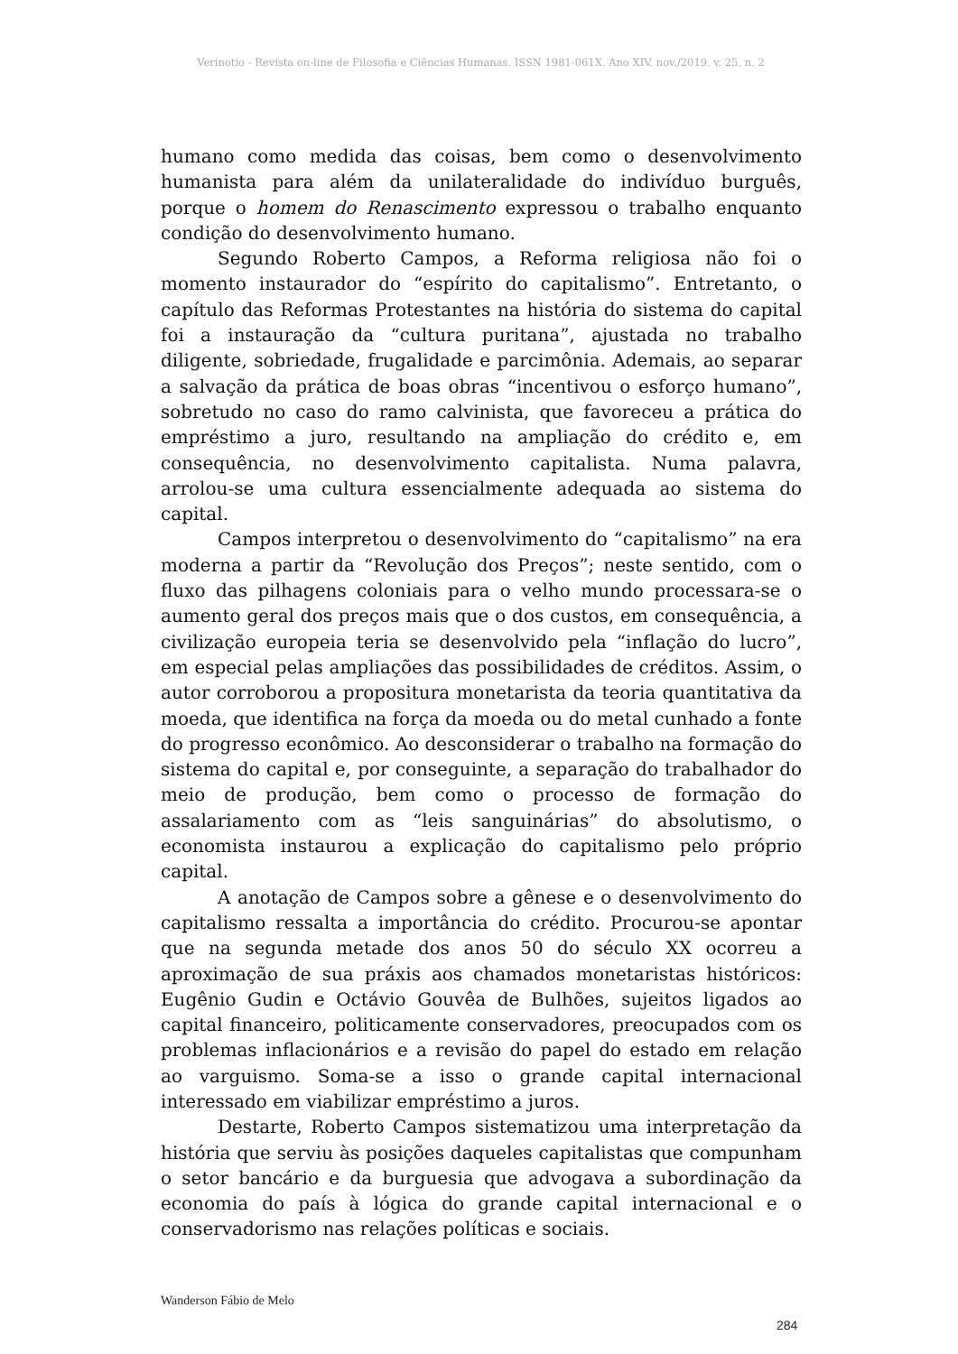Verinotio - Revista on-line de Filosofia e Ciências Humanas. ISSN 1981-061X. Ano XIV. nov./2019. v. 25. n. 2
humano como medida das coisas, bem como o desenvolvimento humanista para além da unilateralidade do indivíduo burguês, porque o homem do Renascimento expressou o trabalho enquanto condição do desenvolvimento humano.
Segundo Roberto Campos, a Reforma religiosa não foi o momento instaurador do “espírito do capitalismo”. Entretanto, o capítulo das Reformas Protestantes na história do sistema do capital foi a instauração da “cultura puritana”, ajustada no trabalho diligente, sobriedade, frugalidade e parcimônia. Ademais, ao separar a salvação da prática de boas obras “incentivou o esforço humano”, sobretudo no caso do ramo calvinista, que favoreceu a prática do empréstimo a juro, resultando na ampliação do crédito e, em consequência, no desenvolvimento capitalista. Numa palavra, arrolou-se uma cultura essencialmente adequada ao sistema do capital.
Campos interpretou o desenvolvimento do “capitalismo” na era moderna a partir da “Revolução dos Preços”; neste sentido, com o fluxo das pilhagens coloniais para o velho mundo processara-se o aumento geral dos preços mais que o dos custos, em consequência, a civilização europeia teria se desenvolvido pela “inflação do lucro”, em especial pelas ampliações das possibilidades de créditos. Assim, o autor corroborou a propositura monetarista da teoria quantitativa da moeda, que identifica na força da moeda ou do metal cunhado a fonte do progresso econômico. Ao desconsiderar o trabalho na formação do sistema do capital e, por conseguinte, a separação do trabalhador do meio de produção, bem como o processo de formação do assalariamento com as “leis sanguinárias” do absolutismo, o economista instaurou a explicação do capitalismo pelo próprio capital.
A anotação de Campos sobre a gênese e o desenvolvimento do capitalismo ressalta a importância do crédito. Procurou-se apontar que na segunda metade dos anos 50 do século XX ocorreu a aproximação de sua práxis aos chamados monetaristas históricos: Eugênio Gudin e Octávio Gouvêa de Bulhões, sujeitos ligados ao capital financeiro, politicamente conservadores, preocupados com os problemas inflacionários e a revisão do papel do estado em relação ao varguismo. Soma-se a isso o grande capital internacional interessado em viabilizar empréstimo a juros.
Destarte, Roberto Campos sistematizou uma interpretação da história que serviu às posições daqueles capitalistas que compunham o setor bancário e da burguesia que advogava a subordinação da economia do país à lógica do grande capital internacional e o conservadorismo nas relações políticas e sociais.
Wanderson Fábio de Melo
284